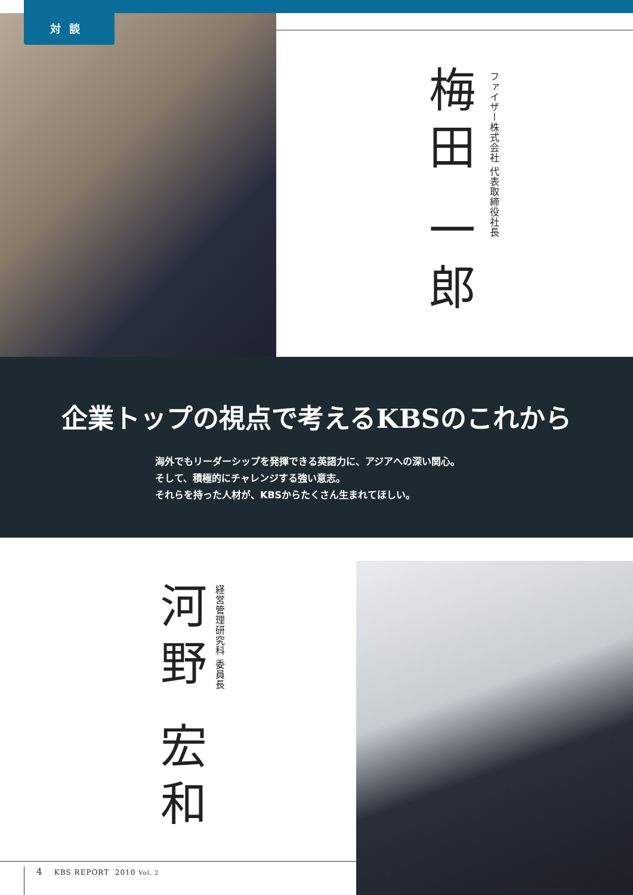対談
梅田 一郎
ファイザー株式会社 代表取締役社長
企業トップの視点で考えるKBSのこれから
海外でもリーダーシップを発揮できる英語力に、アジアへの深い関心。
そして、積極的にチャレンジする強い意志。
それらを持った人材が、KBSからたくさん生まれてほしい。
河野 宏和
経営管理研究科 委員長
4 KBS REPORT 2010 Vol. 2